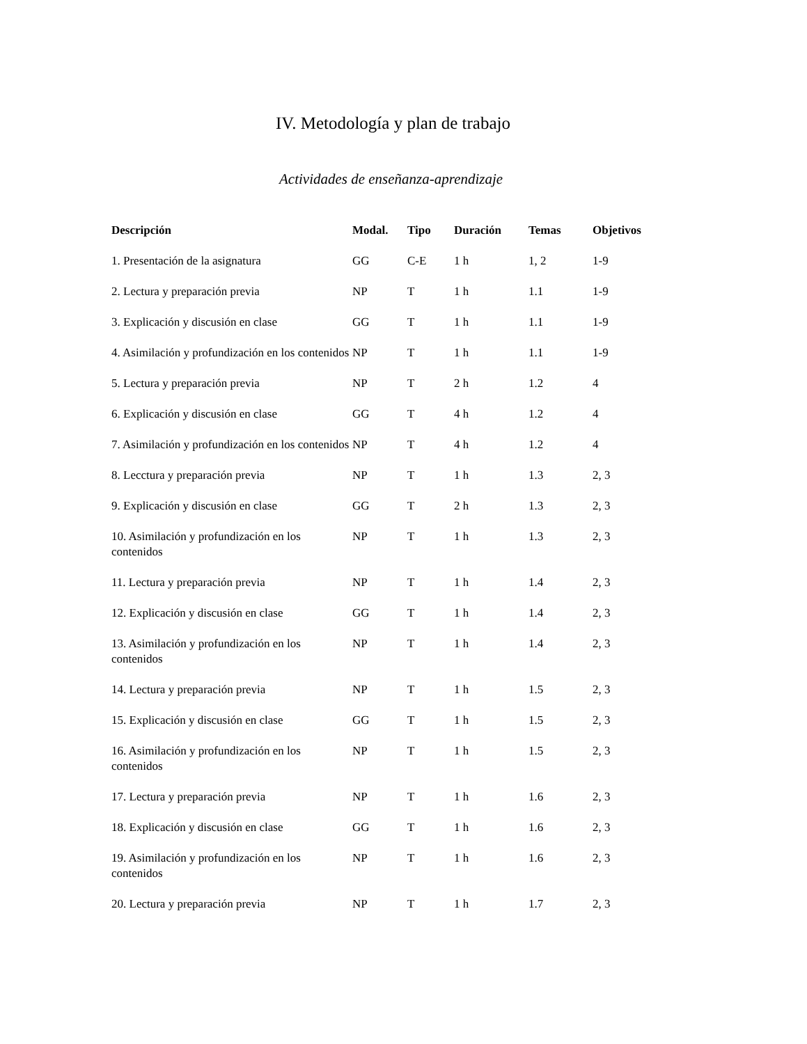IV. Metodología y plan de trabajo
Actividades de enseñanza-aprendizaje
| Descripción | Modal. | Tipo | Duración | Temas | Objetivos |
| --- | --- | --- | --- | --- | --- |
| 1. Presentación de la asignatura | GG | C-E | 1 h | 1, 2 | 1-9 |
| 2. Lectura y preparación previa | NP | T | 1 h | 1.1 | 1-9 |
| 3. Explicación y discusión en clase | GG | T | 1 h | 1.1 | 1-9 |
| 4. Asimilación y profundización en los contenidos | NP | T | 1 h | 1.1 | 1-9 |
| 5. Lectura y preparación previa | NP | T | 2 h | 1.2 | 4 |
| 6. Explicación y discusión en clase | GG | T | 4 h | 1.2 | 4 |
| 7. Asimilación y profundización en los contenidos | NP | T | 4 h | 1.2 | 4 |
| 8. Lecctura y preparación previa | NP | T | 1 h | 1.3 | 2, 3 |
| 9. Explicación y discusión en clase | GG | T | 2 h | 1.3 | 2, 3 |
| 10. Asimilación y profundización en los contenidos | NP | T | 1 h | 1.3 | 2, 3 |
| 11. Lectura y preparación previa | NP | T | 1 h | 1.4 | 2, 3 |
| 12. Explicación y discusión en clase | GG | T | 1 h | 1.4 | 2, 3 |
| 13. Asimilación y profundización en los contenidos | NP | T | 1 h | 1.4 | 2, 3 |
| 14. Lectura y preparación previa | NP | T | 1 h | 1.5 | 2, 3 |
| 15. Explicación y discusión en clase | GG | T | 1 h | 1.5 | 2, 3 |
| 16. Asimilación y profundización en los contenidos | NP | T | 1 h | 1.5 | 2, 3 |
| 17. Lectura y preparación previa | NP | T | 1 h | 1.6 | 2, 3 |
| 18. Explicación y discusión en clase | GG | T | 1 h | 1.6 | 2, 3 |
| 19. Asimilación y profundización en los contenidos | NP | T | 1 h | 1.6 | 2, 3 |
| 20. Lectura y preparación previa | NP | T | 1 h | 1.7 | 2, 3 |